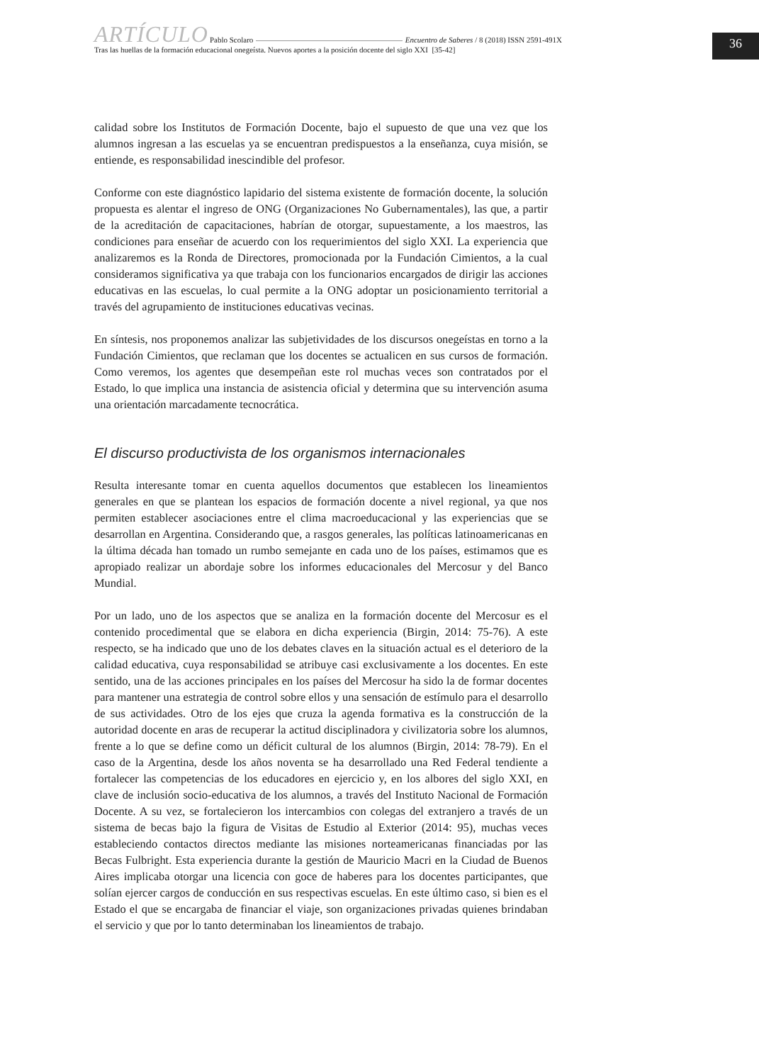ARTÍCULO Pablo Scolaro Encuentro de Saberes / 8 (2018) ISSN 2591-491X
Tras las huellas de la formación educacional onegeísta. Nuevos aportes a la posición docente del siglo XXI [35-42]
36
calidad sobre los Institutos de Formación Docente, bajo el supuesto de que una vez que los alumnos ingresan a las escuelas ya se encuentran predispuestos a la enseñanza, cuya misión, se entiende, es responsabilidad inescindible del profesor.
Conforme con este diagnóstico lapidario del sistema existente de formación docente, la solución propuesta es alentar el ingreso de ONG (Organizaciones No Gubernamentales), las que, a partir de la acreditación de capacitaciones, habrían de otorgar, supuestamente, a los maestros, las condiciones para enseñar de acuerdo con los requerimientos del siglo XXI. La experiencia que analizaremos es la Ronda de Directores, promocionada por la Fundación Cimientos, a la cual consideramos significativa ya que trabaja con los funcionarios encargados de dirigir las acciones educativas en las escuelas, lo cual permite a la ONG adoptar un posicionamiento territorial a través del agrupamiento de instituciones educativas vecinas.
En síntesis, nos proponemos analizar las subjetividades de los discursos onegeístas en torno a la Fundación Cimientos, que reclaman que los docentes se actualicen en sus cursos de formación. Como veremos, los agentes que desempeñan este rol muchas veces son contratados por el Estado, lo que implica una instancia de asistencia oficial y determina que su intervención asuma una orientación marcadamente tecnocrática.
El discurso productivista de los organismos internacionales
Resulta interesante tomar en cuenta aquellos documentos que establecen los lineamientos generales en que se plantean los espacios de formación docente a nivel regional, ya que nos permiten establecer asociaciones entre el clima macroeducacional y las experiencias que se desarrollan en Argentina. Considerando que, a rasgos generales, las políticas latinoamericanas en la última década han tomado un rumbo semejante en cada uno de los países, estimamos que es apropiado realizar un abordaje sobre los informes educacionales del Mercosur y del Banco Mundial.
Por un lado, uno de los aspectos que se analiza en la formación docente del Mercosur es el contenido procedimental que se elabora en dicha experiencia (Birgin, 2014: 75-76). A este respecto, se ha indicado que uno de los debates claves en la situación actual es el deterioro de la calidad educativa, cuya responsabilidad se atribuye casi exclusivamente a los docentes. En este sentido, una de las acciones principales en los países del Mercosur ha sido la de formar docentes para mantener una estrategia de control sobre ellos y una sensación de estímulo para el desarrollo de sus actividades. Otro de los ejes que cruza la agenda formativa es la construcción de la autoridad docente en aras de recuperar la actitud disciplinadora y civilizatoria sobre los alumnos, frente a lo que se define como un déficit cultural de los alumnos (Birgin, 2014: 78-79). En el caso de la Argentina, desde los años noventa se ha desarrollado una Red Federal tendiente a fortalecer las competencias de los educadores en ejercicio y, en los albores del siglo XXI, en clave de inclusión socio-educativa de los alumnos, a través del Instituto Nacional de Formación Docente. A su vez, se fortalecieron los intercambios con colegas del extranjero a través de un sistema de becas bajo la figura de Visitas de Estudio al Exterior (2014: 95), muchas veces estableciendo contactos directos mediante las misiones norteamericanas financiadas por las Becas Fulbright. Esta experiencia durante la gestión de Mauricio Macri en la Ciudad de Buenos Aires implicaba otorgar una licencia con goce de haberes para los docentes participantes, que solían ejercer cargos de conducción en sus respectivas escuelas. En este último caso, si bien es el Estado el que se encargaba de financiar el viaje, son organizaciones privadas quienes brindaban el servicio y que por lo tanto determinaban los lineamientos de trabajo.